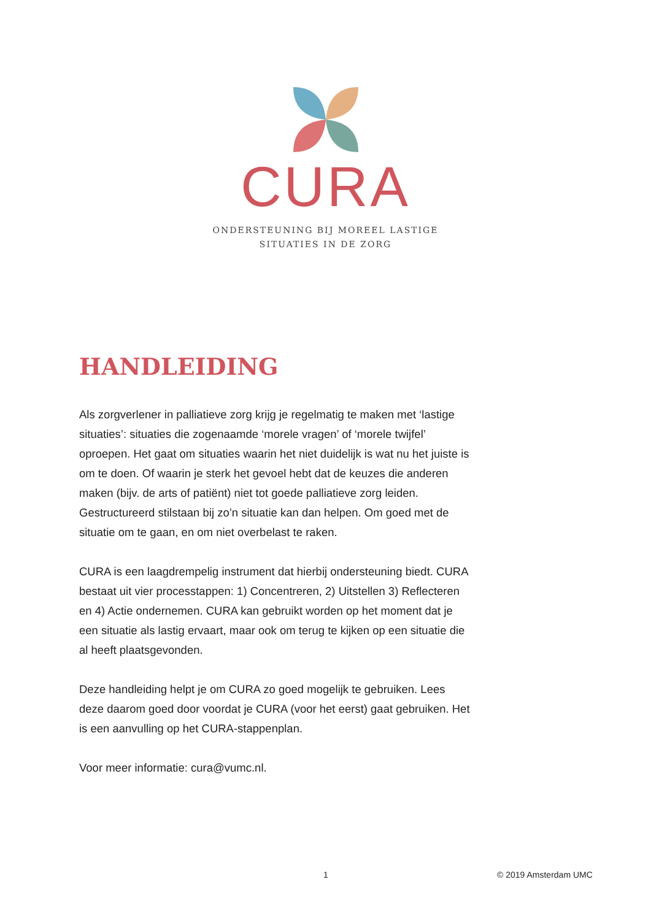CURA
ONDERSTEUNING BIJ MOREEL LASTIGE
SITUATIES IN DE ZORG
HANDLEIDING
Als zorgverlener in palliatieve zorg krijg je regelmatig te maken met ‘lastige situaties’: situaties die zogenaamde ‘morele vragen’ of ‘morele twijfel’ oproepen. Het gaat om situaties waarin het niet duidelijk is wat nu het juiste is om te doen. Of waarin je sterk het gevoel hebt dat de keuzes die anderen maken (bijv. de arts of patiënt) niet tot goede palliatieve zorg leiden. Gestructureerd stilstaan bij zo’n situatie kan dan helpen. Om goed met de situatie om te gaan, en om niet overbelast te raken.
CURA is een laagdrempelig instrument dat hierbij ondersteuning biedt. CURA bestaat uit vier processtappen: 1) Concentreren, 2) Uitstellen 3) Reflecteren en 4) Actie ondernemen. CURA kan gebruikt worden op het moment dat je een situatie als lastig ervaart, maar ook om terug te kijken op een situatie die al heeft plaatsgevonden.
Deze handleiding helpt je om CURA zo goed mogelijk te gebruiken. Lees deze daarom goed door voordat je CURA (voor het eerst) gaat gebruiken. Het is een aanvulling op het CURA-stappenplan.
Voor meer informatie: cura@vumc.nl.
1 © 2019 Amsterdam UMC